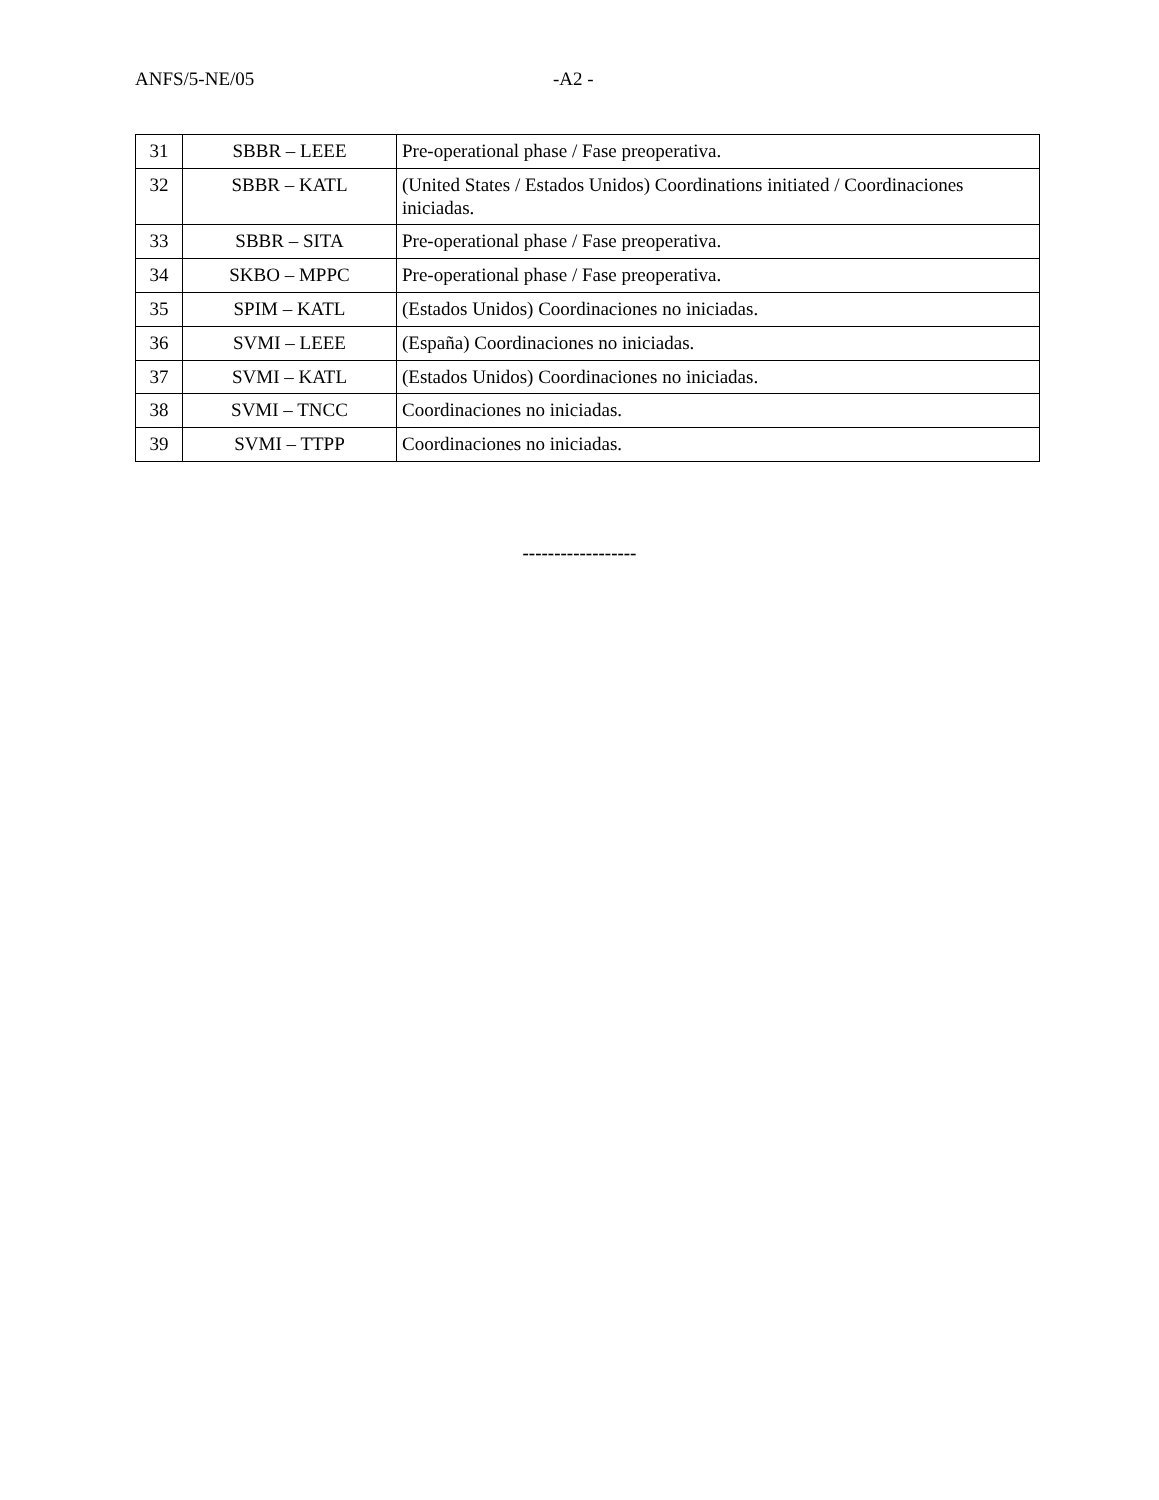ANFS/5-NE/05 -A2 -
| 31 | SBBR – LEEE | Pre-operational phase / Fase preoperativa. |
| 32 | SBBR – KATL | (United States / Estados Unidos) Coordinations initiated / Coordinaciones iniciadas. |
| 33 | SBBR – SITA | Pre-operational phase / Fase preoperativa. |
| 34 | SKBO – MPPC | Pre-operational phase / Fase preoperativa. |
| 35 | SPIM – KATL | (Estados Unidos) Coordinaciones no iniciadas. |
| 36 | SVMI – LEEE | (España) Coordinaciones no iniciadas. |
| 37 | SVMI – KATL | (Estados Unidos) Coordinaciones no iniciadas. |
| 38 | SVMI – TNCC | Coordinaciones no iniciadas. |
| 39 | SVMI – TTPP | Coordinaciones no iniciadas. |
------------------